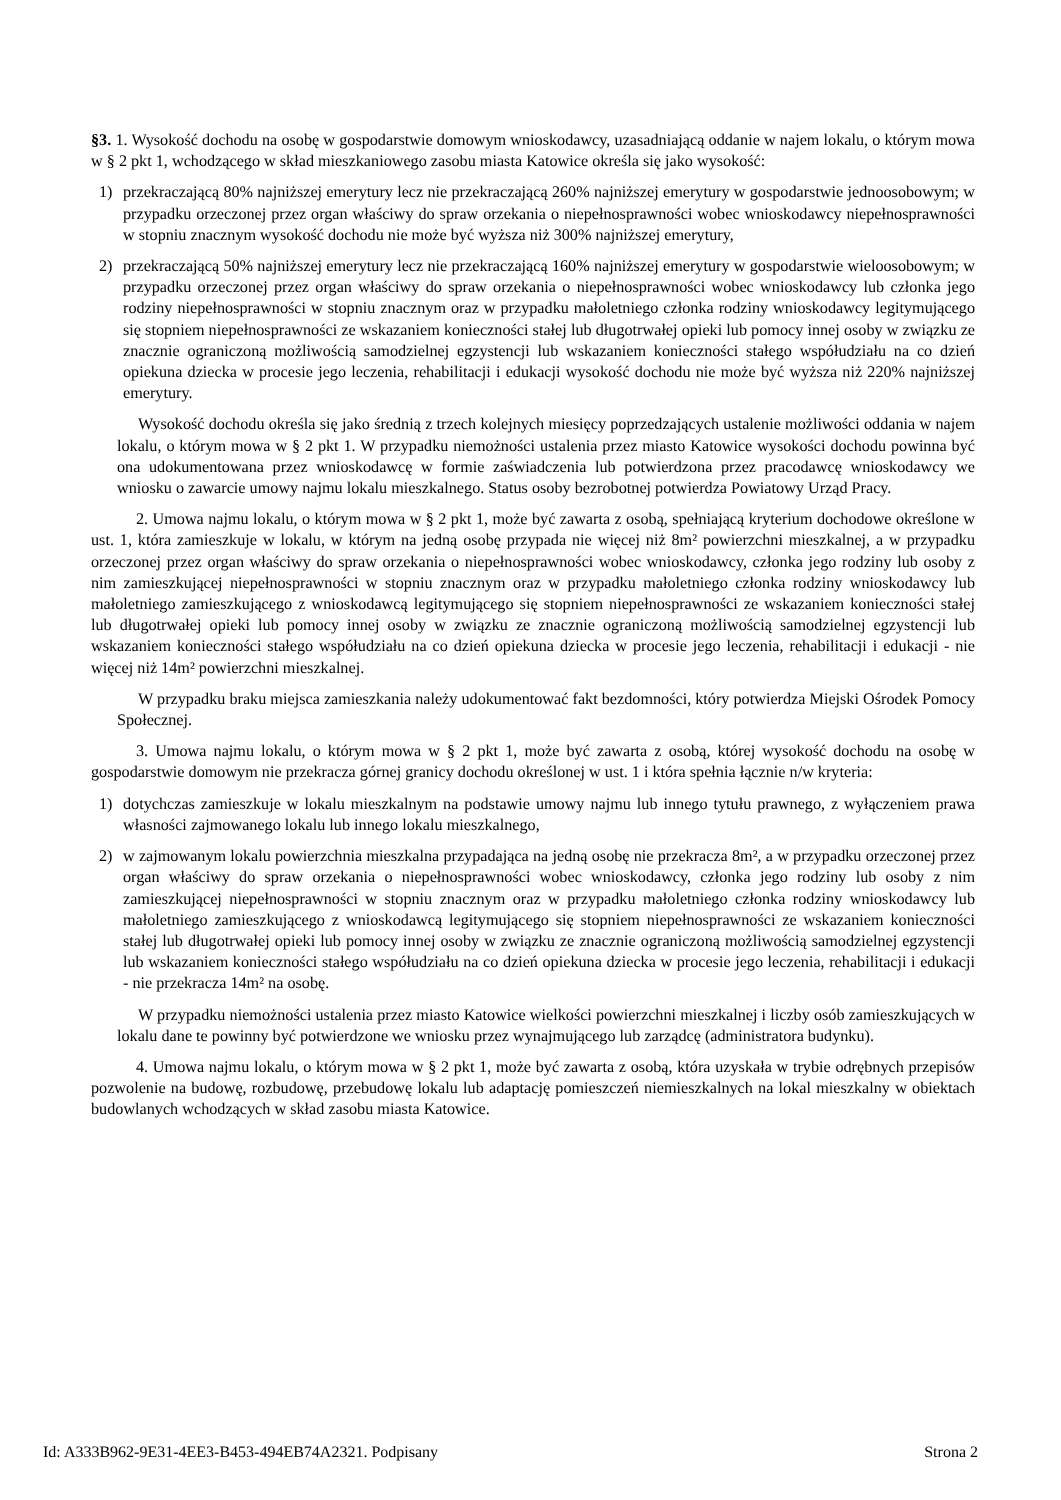§3. 1. Wysokość dochodu na osobę w gospodarstwie domowym wnioskodawcy, uzasadniającą oddanie w najem lokalu, o którym mowa w § 2 pkt 1, wchodzącego w skład mieszkaniowego zasobu miasta Katowice określa się jako wysokość:
1) przekraczającą 80% najniższej emerytury lecz nie przekraczającą 260% najniższej emerytury w gospodarstwie jednoosobowym; w przypadku orzeczonej przez organ właściwy do spraw orzekania o niepełnosprawności wobec wnioskodawcy niepełnosprawności w stopniu znacznym wysokość dochodu nie może być wyższa niż 300% najniższej emerytury,
2) przekraczającą 50% najniższej emerytury lecz nie przekraczającą 160% najniższej emerytury w gospodarstwie wieloosobowym; w przypadku orzeczonej przez organ właściwy do spraw orzekania o niepełnosprawności wobec wnioskodawcy lub członka jego rodziny niepełnosprawności w stopniu znacznym oraz w przypadku małoletniego członka rodziny wnioskodawcy legitymującego się stopniem niepełnosprawności ze wskazaniem konieczności stałej lub długotrwałej opieki lub pomocy innej osoby w związku ze znacznie ograniczoną możliwością samodzielnej egzystencji lub wskazaniem konieczności stałego współudziału na co dzień opiekuna dziecka w procesie jego leczenia, rehabilitacji i edukacji wysokość dochodu nie może być wyższa niż 220% najniższej emerytury.
Wysokość dochodu określa się jako średnią z trzech kolejnych miesięcy poprzedzających ustalenie możliwości oddania w najem lokalu, o którym mowa w § 2 pkt 1. W przypadku niemożności ustalenia przez miasto Katowice wysokości dochodu powinna być ona udokumentowana przez wnioskodawcę w formie zaświadczenia lub potwierdzona przez pracodawcę wnioskodawcy we wniosku o zawarcie umowy najmu lokalu mieszkalnego. Status osoby bezrobotnej potwierdza Powiatowy Urząd Pracy.
2. Umowa najmu lokalu, o którym mowa w § 2 pkt 1, może być zawarta z osobą, spełniającą kryterium dochodowe określone w ust. 1, która zamieszkuje w lokalu, w którym na jedną osobę przypada nie więcej niż 8m² powierzchni mieszkalnej, a w przypadku orzeczonej przez organ właściwy do spraw orzekania o niepełnosprawności wobec wnioskodawcy, członka jego rodziny lub osoby z nim zamieszkującej niepełnosprawności w stopniu znacznym oraz w przypadku małoletniego członka rodziny wnioskodawcy lub małoletniego zamieszkującego z wnioskodawcą legitymującego się stopniem niepełnosprawności ze wskazaniem konieczności stałej lub długotrwałej opieki lub pomocy innej osoby w związku ze znacznie ograniczoną możliwością samodzielnej egzystencji lub wskazaniem konieczności stałego współudziału na co dzień opiekuna dziecka w procesie jego leczenia, rehabilitacji i edukacji - nie więcej niż 14m² powierzchni mieszkalnej.
W przypadku braku miejsca zamieszkania należy udokumentować fakt bezdomności, który potwierdza Miejski Ośrodek Pomocy Społecznej.
3. Umowa najmu lokalu, o którym mowa w § 2 pkt 1, może być zawarta z osobą, której wysokość dochodu na osobę w gospodarstwie domowym nie przekracza górnej granicy dochodu określonej w ust. 1 i która spełnia łącznie n/w kryteria:
1) dotychczas zamieszkuje w lokalu mieszkalnym na podstawie umowy najmu lub innego tytułu prawnego, z wyłączeniem prawa własności zajmowanego lokalu lub innego lokalu mieszkalnego,
2) w zajmowanym lokalu powierzchnia mieszkalna przypadająca na jedną osobę nie przekracza 8m², a w przypadku orzeczonej przez organ właściwy do spraw orzekania o niepełnosprawności wobec wnioskodawcy, członka jego rodziny lub osoby z nim zamieszkującej niepełnosprawności w stopniu znacznym oraz w przypadku małoletniego członka rodziny wnioskodawcy lub małoletniego zamieszkującego z wnioskodawcą legitymującego się stopniem niepełnosprawności ze wskazaniem konieczności stałej lub długotrwałej opieki lub pomocy innej osoby w związku ze znacznie ograniczoną możliwością samodzielnej egzystencji lub wskazaniem konieczności stałego współudziału na co dzień opiekuna dziecka w procesie jego leczenia, rehabilitacji i edukacji - nie przekracza 14m² na osobę.
W przypadku niemożności ustalenia przez miasto Katowice wielkości powierzchni mieszkalnej i liczby osób zamieszkujących w lokalu dane te powinny być potwierdzone we wniosku przez wynajmującego lub zarządcę (administratora budynku).
4. Umowa najmu lokalu, o którym mowa w § 2 pkt 1, może być zawarta z osobą, która uzyskała w trybie odrębnych przepisów pozwolenie na budowę, rozbudowę, przebudowę lokalu lub adaptację pomieszczeń niemieszkalnych na lokal mieszkalny w obiektach budowlanych wchodzących w skład zasobu miasta Katowice.
Id: A333B962-9E31-4EE3-B453-494EB74A2321. Podpisany Strona 2